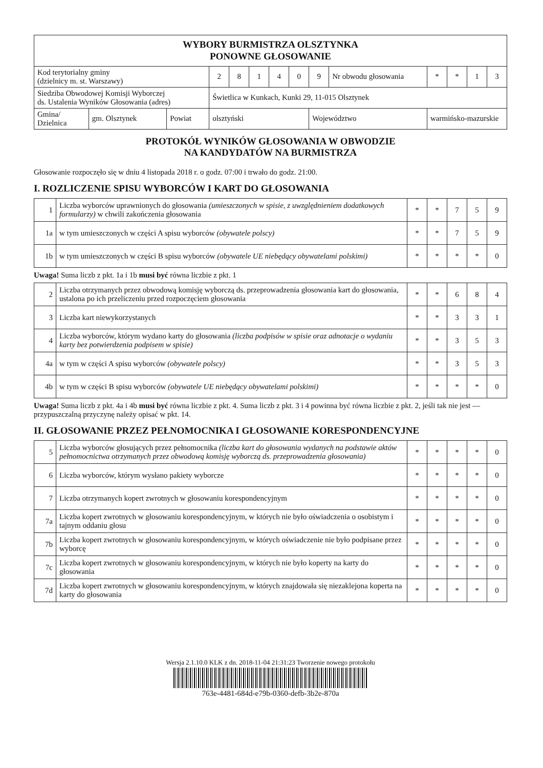| WYBORY BURMISTRZA OLSZTYNKA PONOWNE GŁOSOWANIE | | | | | | | | | | | | | |
| Kod terytorialny gminy (dzielnicy m. st. Warszawy) | | | 2 | 8 | 1 | 4 | 0 | 9 | Nr obwodu głosowania | * | * | 1 | 3 |
| Siedziba Obwodowej Komisji Wyborczej ds. Ustalenia Wyników Głosowania (adres) | | | Świetlica w Kunkach, Kunki 29, 11-015 Olsztynek | | | | | | | | | | |
| Gmina/ Dzielnica | gm. Olsztynek | Powiat | olsztyński | | | | | Województwo | | warmińsko-mazurskie | | | |
PROTOKÓŁ WYNIKÓW GŁOSOWANIA W OBWODZIE
NA KANDYDATÓW NA BURMISTRZA
Głosowanie rozpoczęło się w dniu 4 listopada 2018 r. o godz. 07:00 i trwało do godz. 21:00.
I. ROZLICZENIE SPISU WYBORCÓW I KART DO GŁOSOWANIA
| 1 | Liczba wyborców uprawnionych do głosowania (umieszczonych w spisie, z uwzględnieniem dodatkowych formularzy) w chwili zakończenia głosowania | * | * | 7 | 5 | 9 |
| 1a | w tym umieszczonych w części A spisu wyborców (obywatele polscy) | * | * | 7 | 5 | 9 |
| 1b | w tym umieszczonych w części B spisu wyborców (obywatele UE niebędący obywatelami polskimi) | * | * | * | * | 0 |
Uwaga! Suma liczb z pkt. 1a i 1b musi być równa liczbie z pkt. 1
| 2 | Liczba otrzymanych przez obwodową komisję wyborczą ds. przeprowadzenia głosowania kart do głosowania, ustalona po ich przeliczeniu przed rozpoczęciem głosowania | * | * | 6 | 8 | 4 |
| 3 | Liczba kart niewykorzystanych | * | * | 3 | 3 | 1 |
| 4 | Liczba wyborców, którym wydano karty do głosowania (liczba podpisów w spisie oraz adnotacje o wydaniu karty bez potwierdzenia podpisem w spisie) | * | * | 3 | 5 | 3 |
| 4a | w tym w części A spisu wyborców (obywatele polscy) | * | * | 3 | 5 | 3 |
| 4b | w tym w części B spisu wyborców (obywatele UE niebędący obywatelami polskimi) | * | * | * | * | 0 |
Uwaga! Suma liczb z pkt. 4a i 4b musi być równa liczbie z pkt. 4. Suma liczb z pkt. 3 i 4 powinna być równa liczbie z pkt. 2, jeśli tak nie jest — przypuszczalną przyczynę należy opisać w pkt. 14.
II. GŁOSOWANIE PRZEZ PEŁNOMOCNIKA I GŁOSOWANIE KORESPONDENCYJNE
| 5 | Liczba wyborców głosujących przez pełnomocnika (liczba kart do głosowania wydanych na podstawie aktów pełnomocnictwa otrzymanych przez obwodową komisję wyborczą ds. przeprowadzenia głosowania) | * | * | * | * | 0 |
| 6 | Liczba wyborców, którym wysłano pakiety wyborcze | * | * | * | * | 0 |
| 7 | Liczba otrzymanych kopert zwrotnych w głosowaniu korespondencyjnym | * | * | * | * | 0 |
| 7a | Liczba kopert zwrotnych w głosowaniu korespondencyjnym, w których nie było oświadczenia o osobistym i tajnym oddaniu głosu | * | * | * | * | 0 |
| 7b | Liczba kopert zwrotnych w głosowaniu korespondencyjnym, w których oświadczenie nie było podpisane przez wyborcę | * | * | * | * | 0 |
| 7c | Liczba kopert zwrotnych w głosowaniu korespondencyjnym, w których nie było koperty na karty do głosowania | * | * | * | * | 0 |
| 7d | Liczba kopert zwrotnych w głosowaniu korespondencyjnym, w których znajdowała się niezaklejona koperta na karty do głosowania | * | * | * | * | 0 |
Wersja 2.1.10.0 KLK z dn. 2018-11-04 21:31:23 Tworzenie nowego protokołu
763e-4481-684d-e79b-0360-defb-3b2e-870a